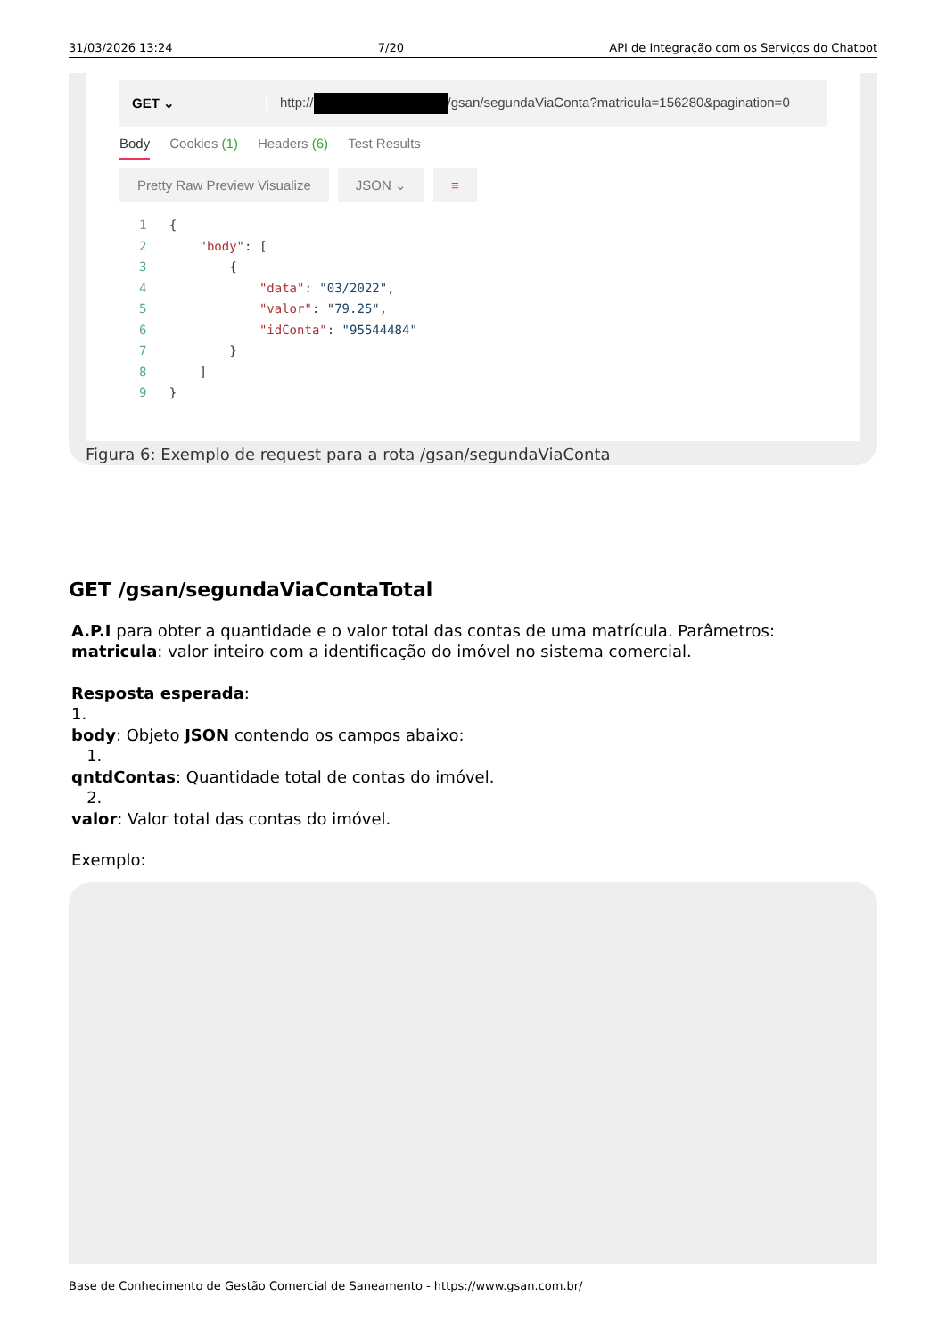31/03/2026 13:24 7/20 API de Integração com os Serviços do Chatbot
GET ⌄ http:// /gsan/segundaViaConta?matricula=156280&pagination=0
Body Cookies (1) Headers (6) Test Results
Pretty Raw Preview Visualize JSON ⌄ ≡
1   {
2       "body": [
3           {
4               "data": "03/2022",
5               "valor": "79.25",
6               "idConta": "95544484"
7           }
8       ]
9   }
Figura 6: Exemplo de request para a rota /gsan/segundaViaConta
GET /gsan/segundaViaContaTotal
A.P.I para obter a quantidade e o valor total das contas de uma matrícula. Parâmetros:
matricula: valor inteiro com a identificação do imóvel no sistema comercial.
Resposta esperada:
1.
body: Objeto JSON contendo os campos abaixo:
1.
qntdContas: Quantidade total de contas do imóvel.
2.
valor: Valor total das contas do imóvel.
Exemplo:
Base de Conhecimento de Gestão Comercial de Saneamento - https://www.gsan.com.br/